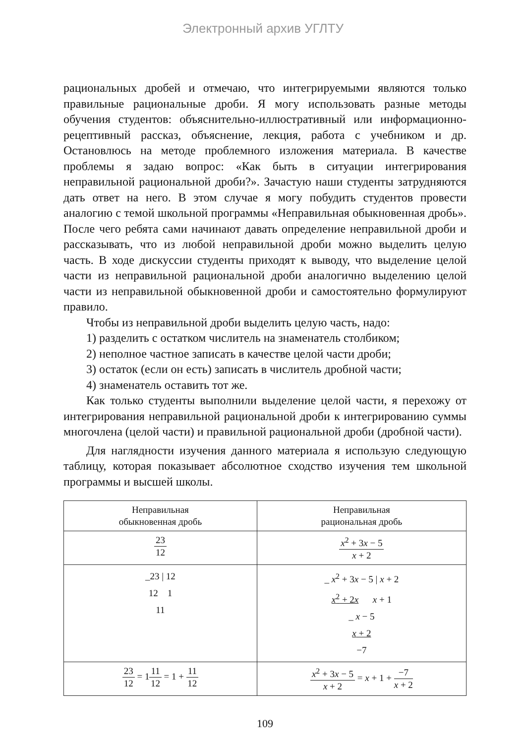Электронный архив УГЛТУ
рациональных дробей и отмечаю, что интегрируемыми являются только правильные рациональные дроби. Я могу использовать разные методы обучения студентов: объяснительно-иллюстративный или информационно-рецептивный рассказ, объяснение, лекция, работа с учебником и др. Остановлюсь на методе проблемного изложения материала. В качестве проблемы я задаю вопрос: «Как быть в ситуации интегрирования неправильной рациональной дроби?». Зачастую наши студенты затрудняются дать ответ на него. В этом случае я могу побудить студентов провести аналогию с темой школьной программы «Неправильная обыкновенная дробь». После чего ребята сами начинают давать определение неправильной дроби и рассказывать, что из любой неправильной дроби можно выделить целую часть. В ходе дискуссии студенты приходят к выводу, что выделение целой части из неправильной рациональной дроби аналогично выделению целой части из неправильной обыкновенной дроби и самостоятельно формулируют правило.
Чтобы из неправильной дроби выделить целую часть, надо:
1) разделить с остатком числитель на знаменатель столбиком;
2) неполное частное записать в качестве целой части дроби;
3) остаток (если он есть) записать в числитель дробной части;
4) знаменатель оставить тот же.
Как только студенты выполнили выделение целой части, я перехожу от интегрирования неправильной рациональной дроби к интегрированию суммы многочлена (целой части) и правильной рациональной дроби (дробной части).
Для наглядности изучения данного материала я использую следующую таблицу, которая показывает абсолютное сходство изучения тем школьной программы и высшей школы.
| Неправильная обыкновенная дробь | Неправильная рациональная дробь |
| --- | --- |
| 23 12 | x<sup>2</sup> + 3 x − 5 x + 2 |
| _23 / 12 12 1 11 | _ x<sup>2</sup> + 3 x − 5 / x + 2 x<sup>2</sup> + 2 x x + 1 _ x − 5 x + 2 −7 |
| 23 12 = 1 11 12 = 1 + 11 12 | x<sup>2</sup> + 3 x − 5 x + 2 = x + 1 + −7 x + 2 |
109